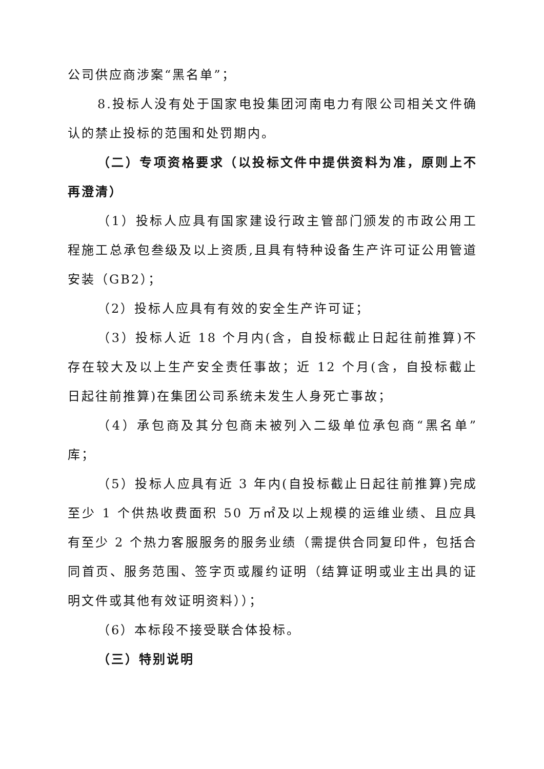公司供应商涉案“黑名单”；
8.投标人没有处于国家电投集团河南电力有限公司相关文件确认的禁止投标的范围和处罚期内。
（二）专项资格要求（以投标文件中提供资料为准，原则上不再澄清）
（1）投标人应具有国家建设行政主管部门颁发的市政公用工程施工总承包叁级及以上资质,且具有特种设备生产许可证公用管道安装（GB2）；
（2）投标人应具有有效的安全生产许可证；
（3）投标人近 18 个月内(含，自投标截止日起往前推算)不存在较大及以上生产安全责任事故；近 12 个月(含，自投标截止日起往前推算)在集团公司系统未发生人身死亡事故；
（4）承包商及其分包商未被列入二级单位承包商“黑名单”库；
（5）投标人应具有近 3 年内(自投标截止日起往前推算)完成至少 1 个供热收费面积 50 万㎡及以上规模的运维业绩、且应具有至少 2 个热力客服服务的服务业绩（需提供合同复印件，包括合同首页、服务范围、签字页或履约证明（结算证明或业主出具的证明文件或其他有效证明资料））；
（6）本标段不接受联合体投标。
（三）特别说明